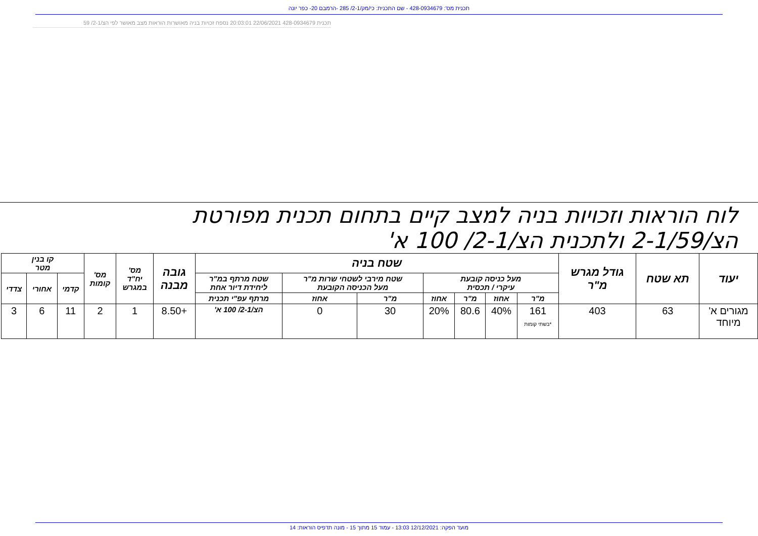תכנית מס': 428-0934679 - שם התכנית: כי/מק/2-1/ 285 -הרמבם 20- כפר יונה
תכנית 428-0934679 22/06/2021 20:03:01 נספח זכויות בניה מאושרות הוראות מצב מאושר לפי הצ/2-1/ 59
לוח הוראות וזכויות בניה למצב קיים בתחום תכנית מפורטת
הצ/2-1/59 ולתכנית הצ/2-1/ 100 א'
| יעוד | תא שטח | גודל מגרש מ"ר | שטח בניה | | | | | | | גובה מבנה | מס' יח"ד במגרש | מס' קומות | קו בנין מטר | | |
| --- | --- | --- | --- | --- | --- | --- | --- | --- | --- | --- | --- | --- | --- | --- | --- |
| | | | מעל כניסה קובעת עיקרי / תכסית | | | | שטח מירבי לשטחי שרות מ"ר מעל הכניסה הקובעת | | שטח מרתף במ"ר ליחידת דיור אחת | | | | קדמי | אחורי | צדדי |
| | | | מ"ר | אחוז | מ"ר | אחוז | מ"ר | אחוז | מרתף עפ"י תכנית | | | | | | |
| מגורים א' מיוחד | 63 | 403 | 161 *בשתי קומות | 40% | 80.6 | 20% | 30 | 0 | הצ/2-1/ 100 א' | +8.50 | 1 | 2 | 11 | 6 | 3 |
מועד הפקה: 12/12/2021 13:03 - עמוד 15 מתוך 15 - מונה תדפיס הוראות: 14